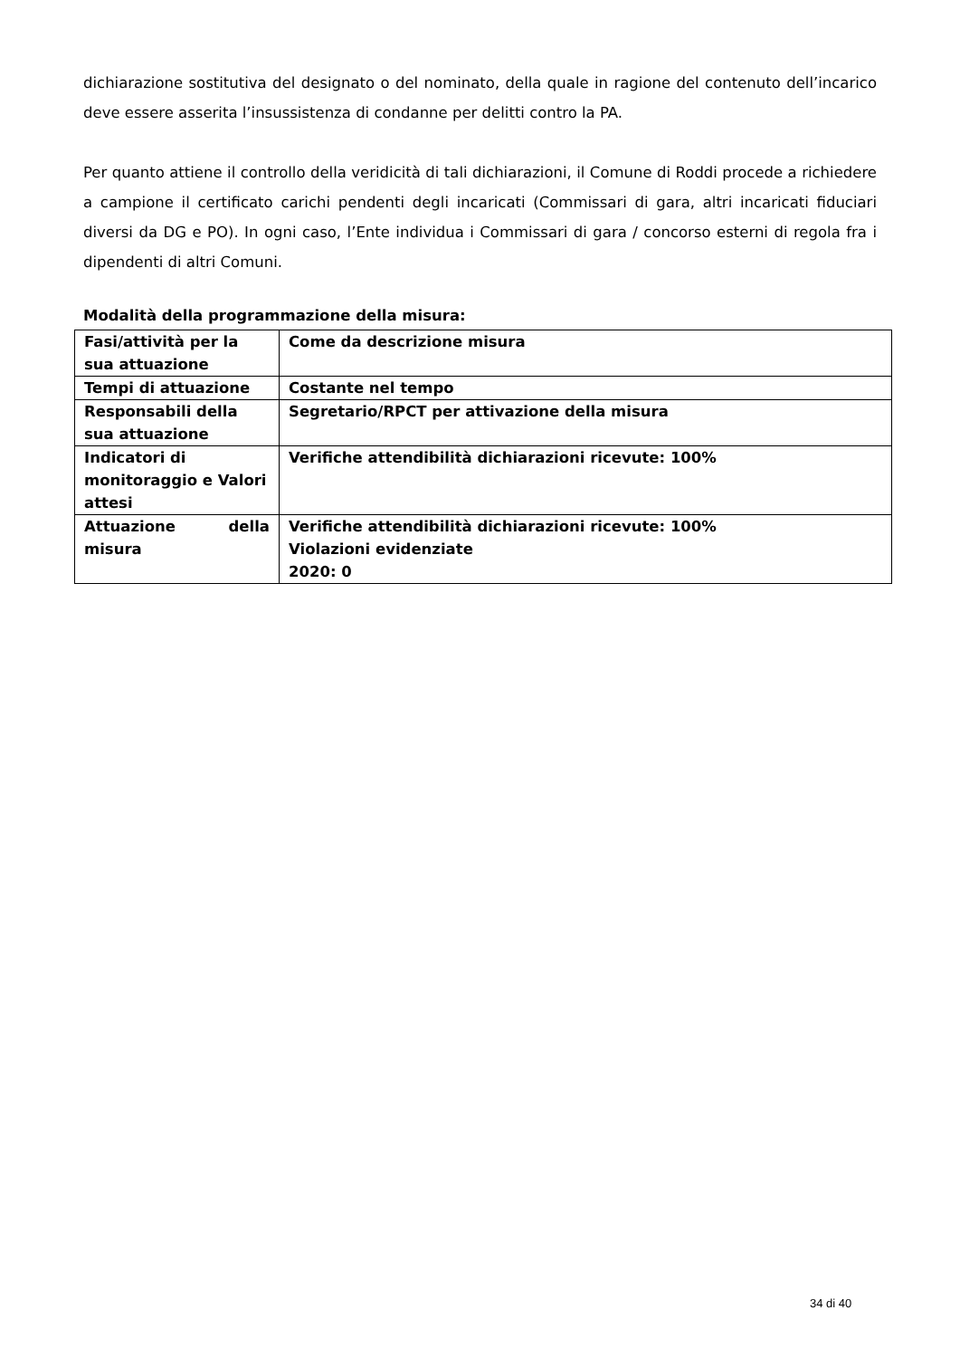dichiarazione sostitutiva del designato o del nominato, della quale in ragione del contenuto dell’incarico deve essere asserita l’insussistenza di condanne per delitti contro la PA.
Per quanto attiene il controllo della veridicità di tali dichiarazioni, il Comune di Roddi procede a richiedere a campione il certificato carichi pendenti degli incaricati (Commissari di gara, altri incaricati fiduciari diversi da DG e PO). In ogni caso, l’Ente individua i Commissari di gara / concorso esterni di regola fra i dipendenti di altri Comuni.
Modalità della programmazione della misura:
| Fasi/attività per la sua attuazione | Come da descrizione misura |
| Tempi di attuazione | Costante nel tempo |
| Responsabili della sua attuazione | Segretario/RPCT per attivazione della misura |
| Indicatori di monitoraggio e Valori attesi | Verifiche attendibilità dichiarazioni ricevute: 100% |
| Attuazione della misura | Verifiche attendibilità dichiarazioni ricevute: 100% Violazioni evidenziate 2020: 0 |
34 di 40